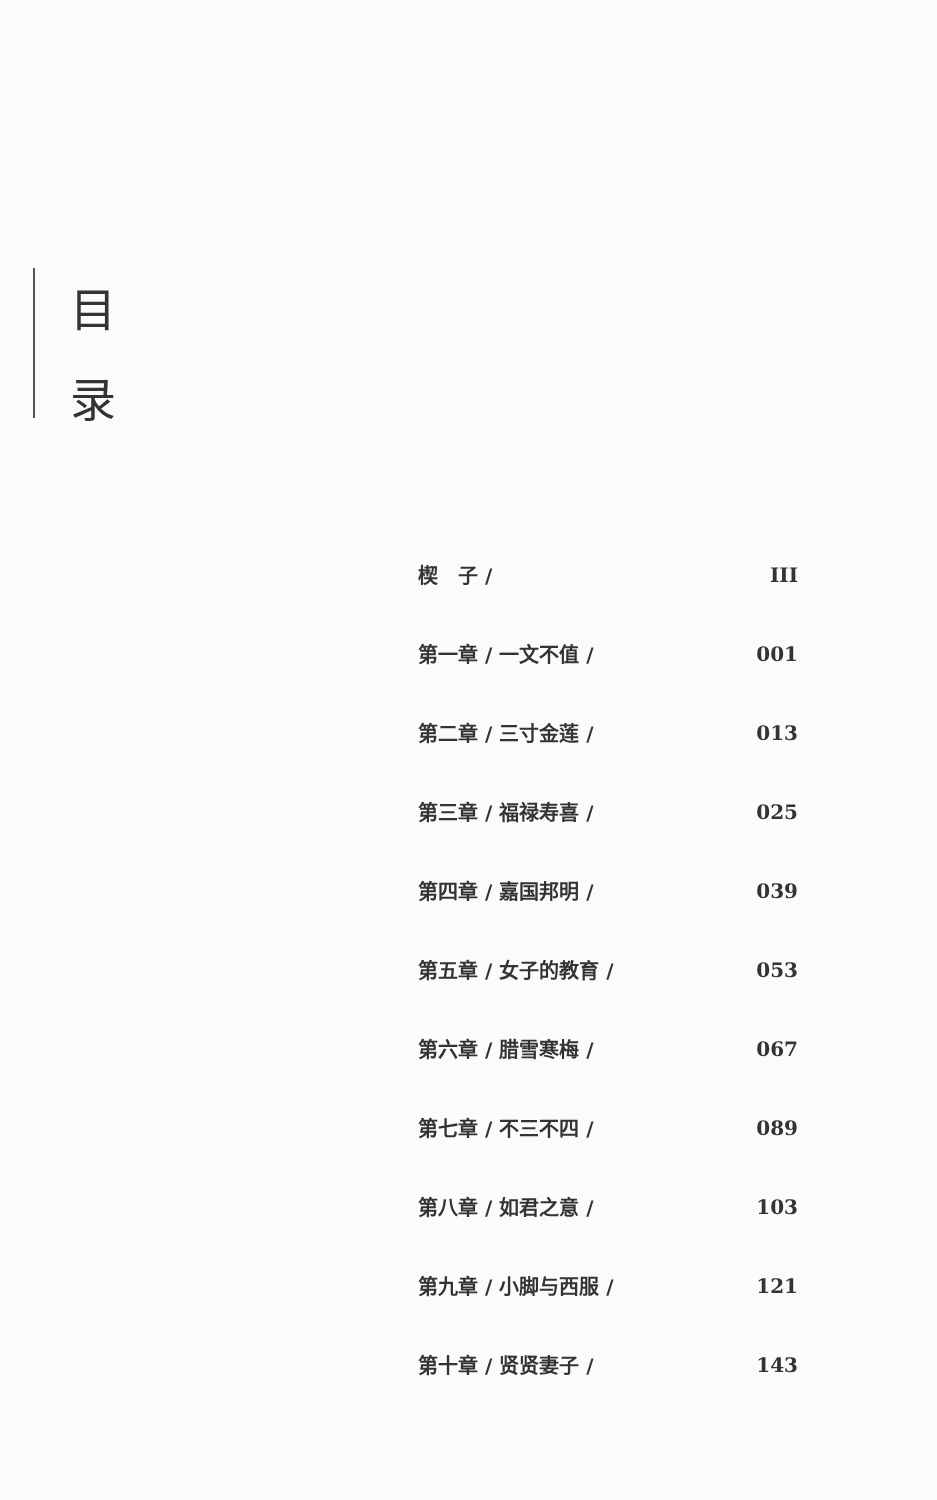目
录
楔　子 / III
第一章 / 一文不值 / 001
第二章 / 三寸金莲 / 013
第三章 / 福禄寿喜 / 025
第四章 / 嘉国邦明 / 039
第五章 / 女子的教育 / 053
第六章 / 腊雪寒梅 / 067
第七章 / 不三不四 / 089
第八章 / 如君之意 / 103
第九章 / 小脚与西服 / 121
第十章 / 贤贤妻子 / 143